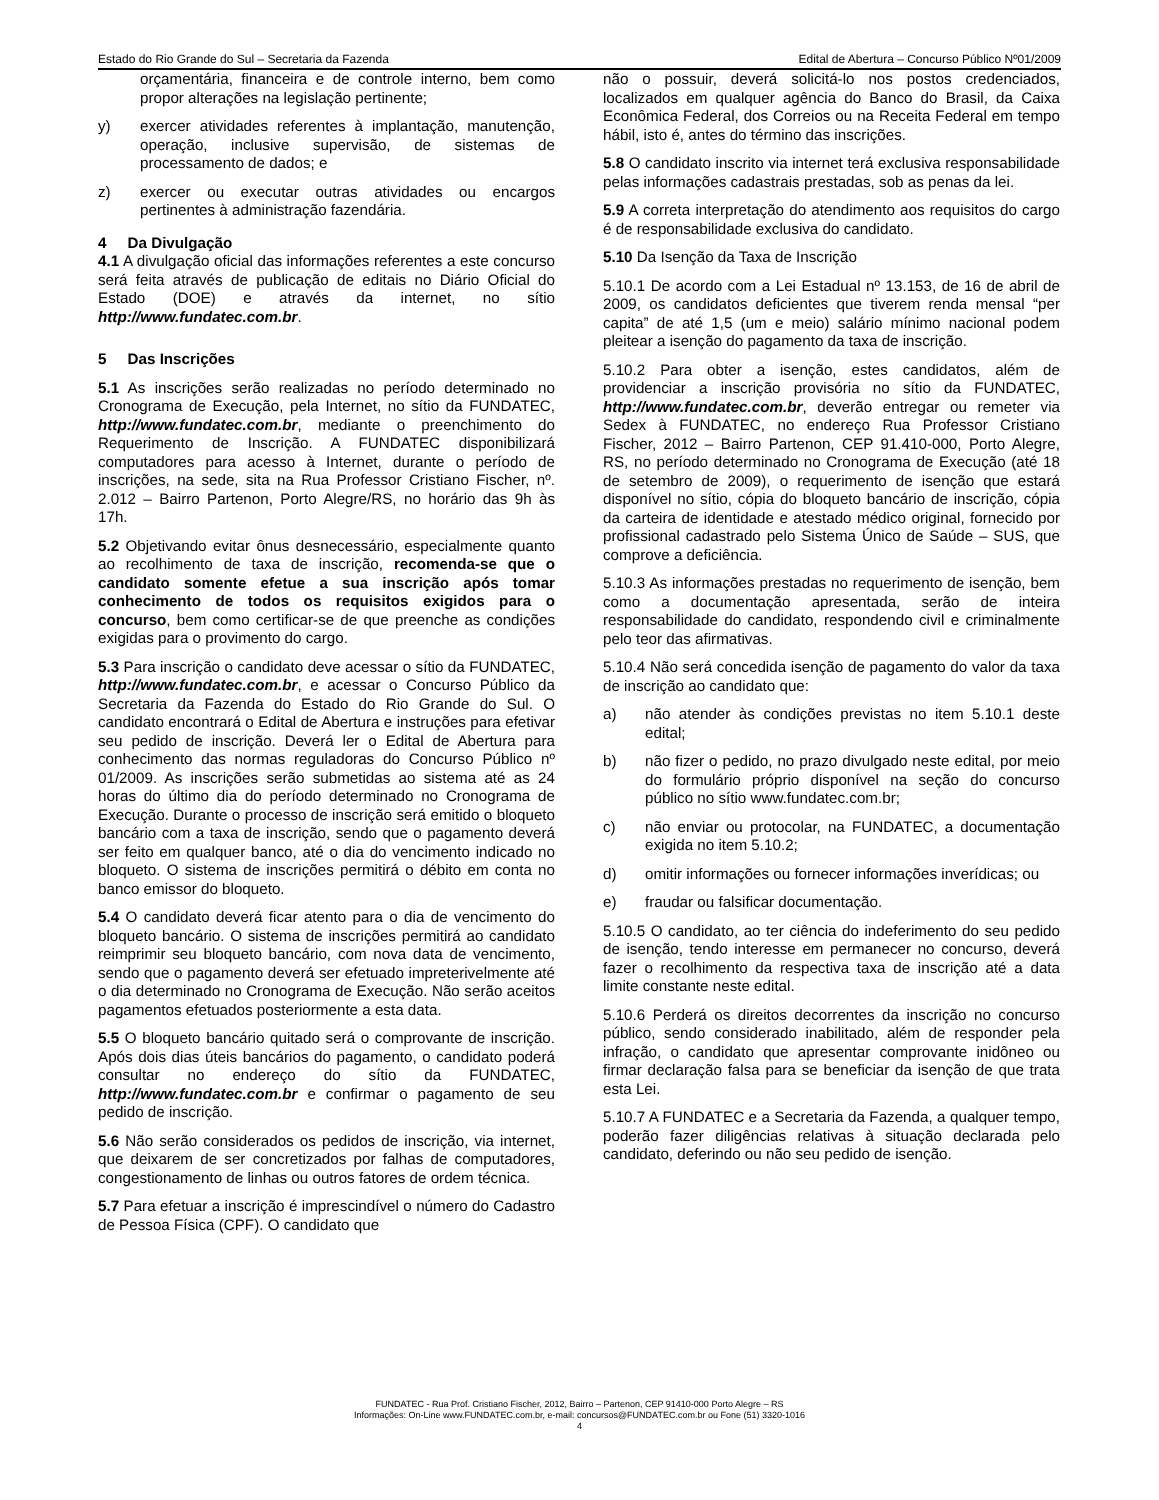Estado do Rio Grande do Sul – Secretaria da Fazenda Edital de Abertura – Concurso Público Nº01/2009
orçamentária, financeira e de controle interno, bem como propor alterações na legislação pertinente;
y) exercer atividades referentes à implantação, manutenção, operação, inclusive supervisão, de sistemas de processamento de dados; e
z) exercer ou executar outras atividades ou encargos pertinentes à administração fazendária.
4 Da Divulgação
4.1 A divulgação oficial das informações referentes a este concurso será feita através de publicação de editais no Diário Oficial do Estado (DOE) e através da internet, no sítio http://www.fundatec.com.br.
5 Das Inscrições
5.1 As inscrições serão realizadas no período determinado no Cronograma de Execução, pela Internet, no sítio da FUNDATEC, http://www.fundatec.com.br, mediante o preenchimento do Requerimento de Inscrição. A FUNDATEC disponibilizará computadores para acesso à Internet, durante o período de inscrições, na sede, sita na Rua Professor Cristiano Fischer, nº. 2.012 – Bairro Partenon, Porto Alegre/RS, no horário das 9h às 17h.
5.2 Objetivando evitar ônus desnecessário, especialmente quanto ao recolhimento de taxa de inscrição, recomenda-se que o candidato somente efetue a sua inscrição após tomar conhecimento de todos os requisitos exigidos para o concurso, bem como certificar-se de que preenche as condições exigidas para o provimento do cargo.
5.3 Para inscrição o candidato deve acessar o sítio da FUNDATEC, http://www.fundatec.com.br, e acessar o Concurso Público da Secretaria da Fazenda do Estado do Rio Grande do Sul. O candidato encontrará o Edital de Abertura e instruções para efetivar seu pedido de inscrição. Deverá ler o Edital de Abertura para conhecimento das normas reguladoras do Concurso Público nº 01/2009. As inscrições serão submetidas ao sistema até as 24 horas do último dia do período determinado no Cronograma de Execução. Durante o processo de inscrição será emitido o bloqueto bancário com a taxa de inscrição, sendo que o pagamento deverá ser feito em qualquer banco, até o dia do vencimento indicado no bloqueto. O sistema de inscrições permitirá o débito em conta no banco emissor do bloqueto.
5.4 O candidato deverá ficar atento para o dia de vencimento do bloqueto bancário. O sistema de inscrições permitirá ao candidato reimprimir seu bloqueto bancário, com nova data de vencimento, sendo que o pagamento deverá ser efetuado impreterivelmente até o dia determinado no Cronograma de Execução. Não serão aceitos pagamentos efetuados posteriormente a esta data.
5.5 O bloqueto bancário quitado será o comprovante de inscrição. Após dois dias úteis bancários do pagamento, o candidato poderá consultar no endereço do sítio da FUNDATEC, http://www.fundatec.com.br e confirmar o pagamento de seu pedido de inscrição.
5.6 Não serão considerados os pedidos de inscrição, via internet, que deixarem de ser concretizados por falhas de computadores, congestionamento de linhas ou outros fatores de ordem técnica.
5.7 Para efetuar a inscrição é imprescindível o número do Cadastro de Pessoa Física (CPF). O candidato que
não o possuir, deverá solicitá-lo nos postos credenciados, localizados em qualquer agência do Banco do Brasil, da Caixa Econômica Federal, dos Correios ou na Receita Federal em tempo hábil, isto é, antes do término das inscrições.
5.8 O candidato inscrito via internet terá exclusiva responsabilidade pelas informações cadastrais prestadas, sob as penas da lei.
5.9 A correta interpretação do atendimento aos requisitos do cargo é de responsabilidade exclusiva do candidato.
5.10 Da Isenção da Taxa de Inscrição
5.10.1 De acordo com a Lei Estadual nº 13.153, de 16 de abril de 2009, os candidatos deficientes que tiverem renda mensal “per capita” de até 1,5 (um e meio) salário mínimo nacional podem pleitear a isenção do pagamento da taxa de inscrição.
5.10.2 Para obter a isenção, estes candidatos, além de providenciar a inscrição provisória no sítio da FUNDATEC, http://www.fundatec.com.br, deverão entregar ou remeter via Sedex à FUNDATEC, no endereço Rua Professor Cristiano Fischer, 2012 – Bairro Partenon, CEP 91.410-000, Porto Alegre, RS, no período determinado no Cronograma de Execução (até 18 de setembro de 2009), o requerimento de isenção que estará disponível no sítio, cópia do bloqueto bancário de inscrição, cópia da carteira de identidade e atestado médico original, fornecido por profissional cadastrado pelo Sistema Único de Saúde – SUS, que comprove a deficiência.
5.10.3 As informações prestadas no requerimento de isenção, bem como a documentação apresentada, serão de inteira responsabilidade do candidato, respondendo civil e criminalmente pelo teor das afirmativas.
5.10.4 Não será concedida isenção de pagamento do valor da taxa de inscrição ao candidato que:
a) não atender às condições previstas no item 5.10.1 deste edital;
b) não fizer o pedido, no prazo divulgado neste edital, por meio do formulário próprio disponível na seção do concurso público no sítio www.fundatec.com.br;
c) não enviar ou protocolar, na FUNDATEC, a documentação exigida no item 5.10.2;
d) omitir informações ou fornecer informações inverídicas; ou
e) fraudar ou falsificar documentação.
5.10.5 O candidato, ao ter ciência do indeferimento do seu pedido de isenção, tendo interesse em permanecer no concurso, deverá fazer o recolhimento da respectiva taxa de inscrição até a data limite constante neste edital.
5.10.6 Perderá os direitos decorrentes da inscrição no concurso público, sendo considerado inabilitado, além de responder pela infração, o candidato que apresentar comprovante inidôneo ou firmar declaração falsa para se beneficiar da isenção de que trata esta Lei.
5.10.7 A FUNDATEC e a Secretaria da Fazenda, a qualquer tempo, poderão fazer diligências relativas à situação declarada pelo candidato, deferindo ou não seu pedido de isenção.
FUNDATEC - Rua Prof. Cristiano Fischer, 2012, Bairro – Partenon, CEP 91410-000 Porto Alegre – RS
Informações: On-Line www.FUNDATEC.com.br, e-mail: concursos@FUNDATEC.com.br ou Fone (51) 3320-1016
4